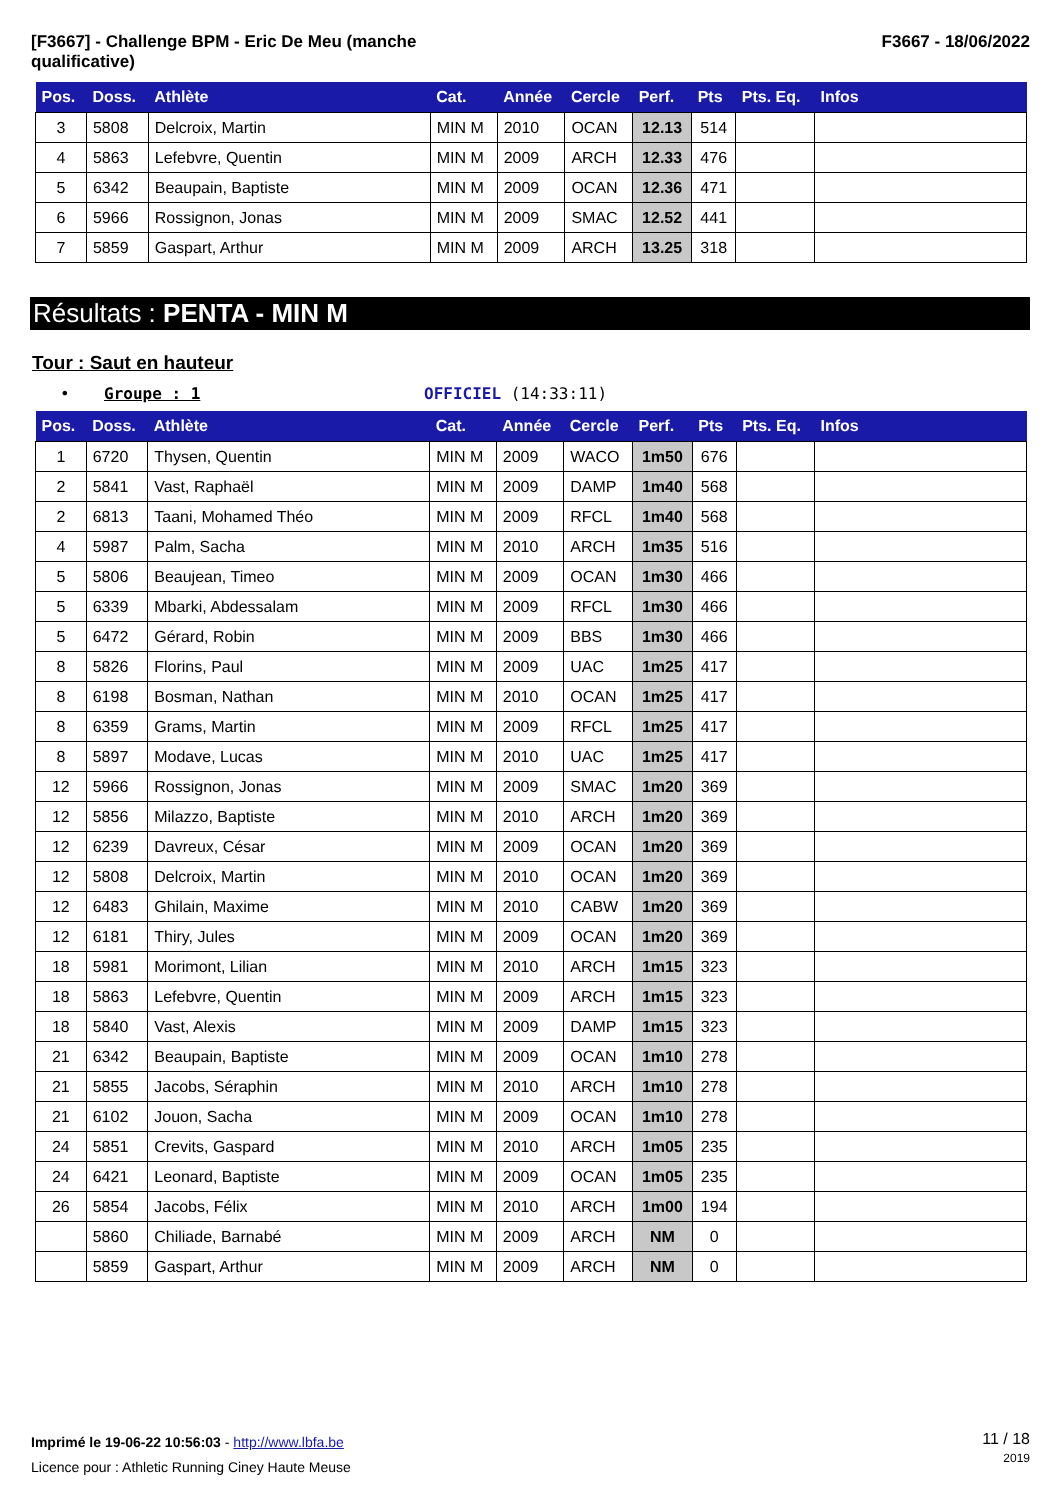[F3667] - Challenge BPM - Eric De Meu (manche
qualificative)
F3667 - 18/06/2022
| Pos. | Doss. | Athlète | Cat. | Année | Cercle | Perf. | Pts | Pts. Eq. | Infos |
| --- | --- | --- | --- | --- | --- | --- | --- | --- | --- |
| 3 | 5808 | Delcroix, Martin | MIN M | 2010 | OCAN | 12.13 | 514 | | |
| 4 | 5863 | Lefebvre, Quentin | MIN M | 2009 | ARCH | 12.33 | 476 | | |
| 5 | 6342 | Beaupain, Baptiste | MIN M | 2009 | OCAN | 12.36 | 471 | | |
| 6 | 5966 | Rossignon, Jonas | MIN M | 2009 | SMAC | 12.52 | 441 | | |
| 7 | 5859 | Gaspart, Arthur | MIN M | 2009 | ARCH | 13.25 | 318 | | |
Résultats : PENTA - MIN M
Tour : Saut en hauteur
• Groupe : 1 OFFICIEL (14:33:11)
| Pos. | Doss. | Athlète | Cat. | Année | Cercle | Perf. | Pts | Pts. Eq. | Infos |
| --- | --- | --- | --- | --- | --- | --- | --- | --- | --- |
| 1 | 6720 | Thysen, Quentin | MIN M | 2009 | WACO | 1m50 | 676 | | |
| 2 | 5841 | Vast, Raphaël | MIN M | 2009 | DAMP | 1m40 | 568 | | |
| 2 | 6813 | Taani, Mohamed Théo | MIN M | 2009 | RFCL | 1m40 | 568 | | |
| 4 | 5987 | Palm, Sacha | MIN M | 2010 | ARCH | 1m35 | 516 | | |
| 5 | 5806 | Beaujean, Timeo | MIN M | 2009 | OCAN | 1m30 | 466 | | |
| 5 | 6339 | Mbarki, Abdessalam | MIN M | 2009 | RFCL | 1m30 | 466 | | |
| 5 | 6472 | Gérard, Robin | MIN M | 2009 | BBS | 1m30 | 466 | | |
| 8 | 5826 | Florins, Paul | MIN M | 2009 | UAC | 1m25 | 417 | | |
| 8 | 6198 | Bosman, Nathan | MIN M | 2010 | OCAN | 1m25 | 417 | | |
| 8 | 6359 | Grams, Martin | MIN M | 2009 | RFCL | 1m25 | 417 | | |
| 8 | 5897 | Modave, Lucas | MIN M | 2010 | UAC | 1m25 | 417 | | |
| 12 | 5966 | Rossignon, Jonas | MIN M | 2009 | SMAC | 1m20 | 369 | | |
| 12 | 5856 | Milazzo, Baptiste | MIN M | 2010 | ARCH | 1m20 | 369 | | |
| 12 | 6239 | Davreux, César | MIN M | 2009 | OCAN | 1m20 | 369 | | |
| 12 | 5808 | Delcroix, Martin | MIN M | 2010 | OCAN | 1m20 | 369 | | |
| 12 | 6483 | Ghilain, Maxime | MIN M | 2010 | CABW | 1m20 | 369 | | |
| 12 | 6181 | Thiry, Jules | MIN M | 2009 | OCAN | 1m20 | 369 | | |
| 18 | 5981 | Morimont, Lilian | MIN M | 2010 | ARCH | 1m15 | 323 | | |
| 18 | 5863 | Lefebvre, Quentin | MIN M | 2009 | ARCH | 1m15 | 323 | | |
| 18 | 5840 | Vast, Alexis | MIN M | 2009 | DAMP | 1m15 | 323 | | |
| 21 | 6342 | Beaupain, Baptiste | MIN M | 2009 | OCAN | 1m10 | 278 | | |
| 21 | 5855 | Jacobs, Séraphin | MIN M | 2010 | ARCH | 1m10 | 278 | | |
| 21 | 6102 | Jouon, Sacha | MIN M | 2009 | OCAN | 1m10 | 278 | | |
| 24 | 5851 | Crevits, Gaspard | MIN M | 2010 | ARCH | 1m05 | 235 | | |
| 24 | 6421 | Leonard, Baptiste | MIN M | 2009 | OCAN | 1m05 | 235 | | |
| 26 | 5854 | Jacobs, Félix | MIN M | 2010 | ARCH | 1m00 | 194 | | |
| | 5860 | Chiliade, Barnabé | MIN M | 2009 | ARCH | NM | 0 | | |
| | 5859 | Gaspart, Arthur | MIN M | 2009 | ARCH | NM | 0 | | |
Imprimé le 19-06-22 10:56:03 - http://www.lbfa.be
Licence pour : Athletic Running Ciney Haute Meuse
11 / 18
2019